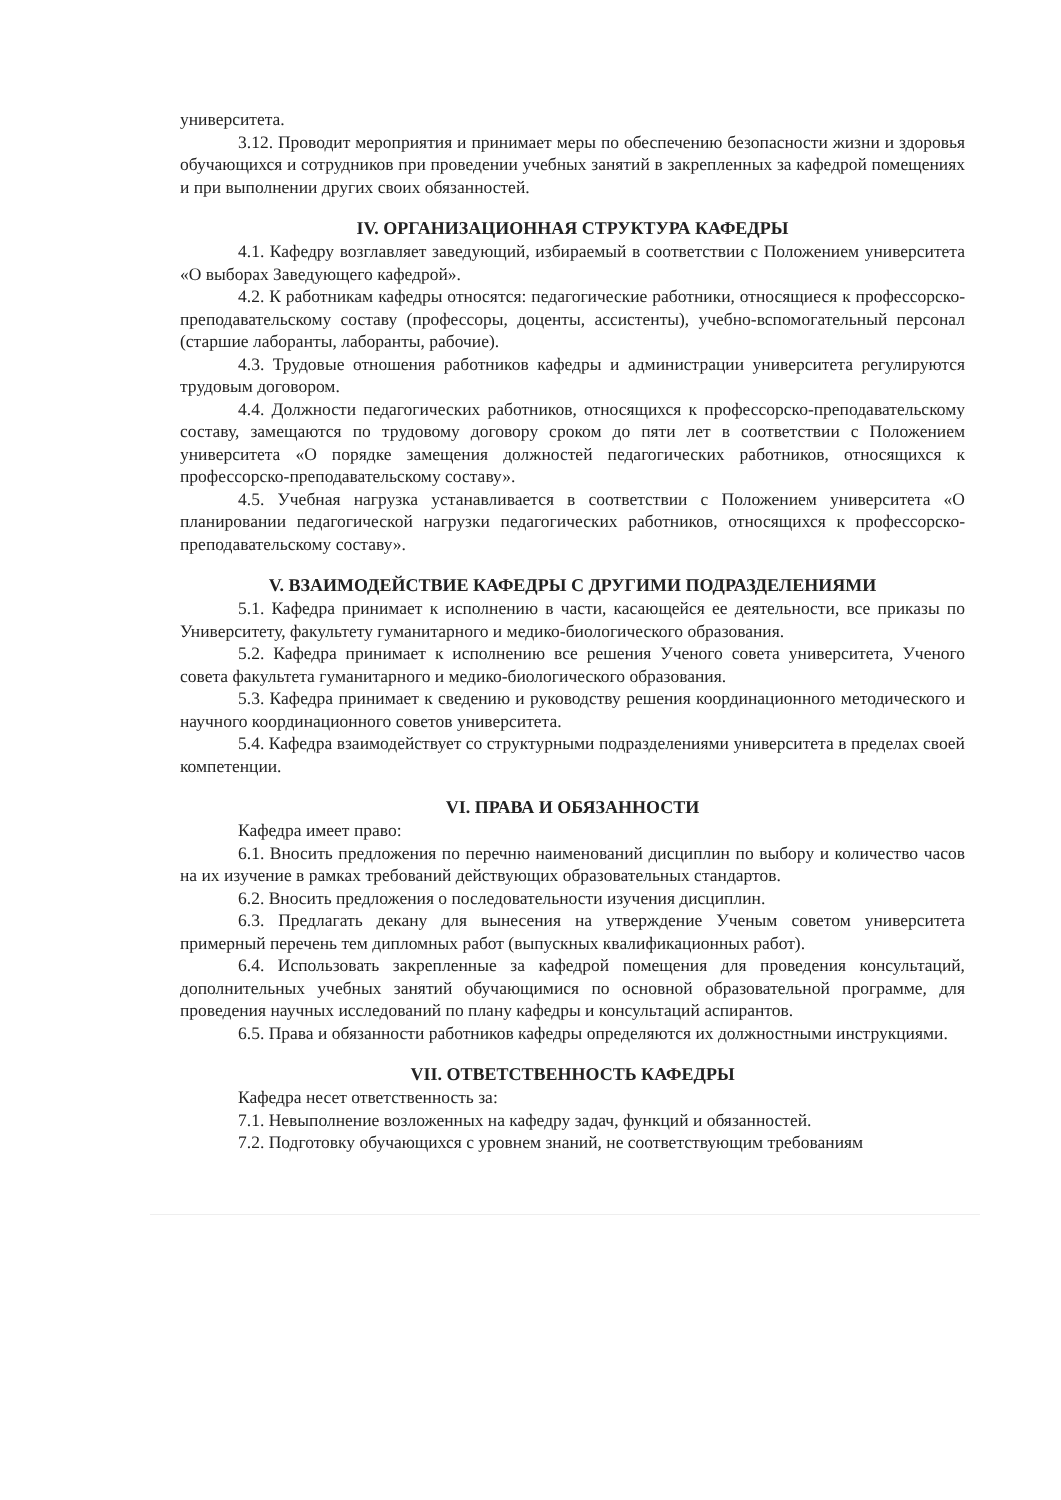университета.
3.12. Проводит мероприятия и принимает меры по обеспечению безопасности жизни и здоровья обучающихся и сотрудников при проведении учебных занятий в закрепленных за кафедрой помещениях и при выполнении других своих обязанностей.
IV. ОРГАНИЗАЦИОННАЯ СТРУКТУРА КАФЕДРЫ
4.1. Кафедру возглавляет заведующий, избираемый в соответствии с Положением университета «О выборах Заведующего кафедрой».
4.2. К работникам кафедры относятся: педагогические работники, относящиеся к профессорско-преподавательскому составу (профессоры, доценты, ассистенты), учебно-вспомогательный персонал (старшие лаборанты, лаборанты, рабочие).
4.3. Трудовые отношения работников кафедры и администрации университета регулируются трудовым договором.
4.4. Должности педагогических работников, относящихся к профессорско-преподавательскому составу, замещаются по трудовому договору сроком до пяти лет в соответствии с Положением университета «О порядке замещения должностей педагогических работников, относящихся к профессорско-преподавательскому составу».
4.5. Учебная нагрузка устанавливается в соответствии с Положением университета «О планировании педагогической нагрузки педагогических работников, относящихся к профессорско-преподавательскому составу».
V. ВЗАИМОДЕЙСТВИЕ КАФЕДРЫ С ДРУГИМИ ПОДРАЗДЕЛЕНИЯМИ
5.1. Кафедра принимает к исполнению в части, касающейся ее деятельности, все приказы по Университету, факультету гуманитарного и медико-биологического образования.
5.2. Кафедра принимает к исполнению все решения Ученого совета университета, Ученого совета факультета гуманитарного и медико-биологического образования.
5.3. Кафедра принимает к сведению и руководству решения координационного методического и научного координационного советов университета.
5.4. Кафедра взаимодействует со структурными подразделениями университета в пределах своей компетенции.
VI. ПРАВА И ОБЯЗАННОСТИ
Кафедра имеет право:
6.1. Вносить предложения по перечню наименований дисциплин по выбору и количество часов на их изучение в рамках требований действующих образовательных стандартов.
6.2. Вносить предложения о последовательности изучения дисциплин.
6.3. Предлагать декану для вынесения на утверждение Ученым советом университета примерный перечень тем дипломных работ (выпускных квалификационных работ).
6.4. Использовать закрепленные за кафедрой помещения для проведения консультаций, дополнительных учебных занятий обучающимися по основной образовательной программе, для проведения научных исследований по плану кафедры и консультаций аспирантов.
6.5. Права и обязанности работников кафедры определяются их должностными инструкциями.
VII. ОТВЕТСТВЕННОСТЬ КАФЕДРЫ
Кафедра несет ответственность за:
7.1. Невыполнение возложенных на кафедру задач, функций и обязанностей.
7.2. Подготовку обучающихся с уровнем знаний, не соответствующим требованиям